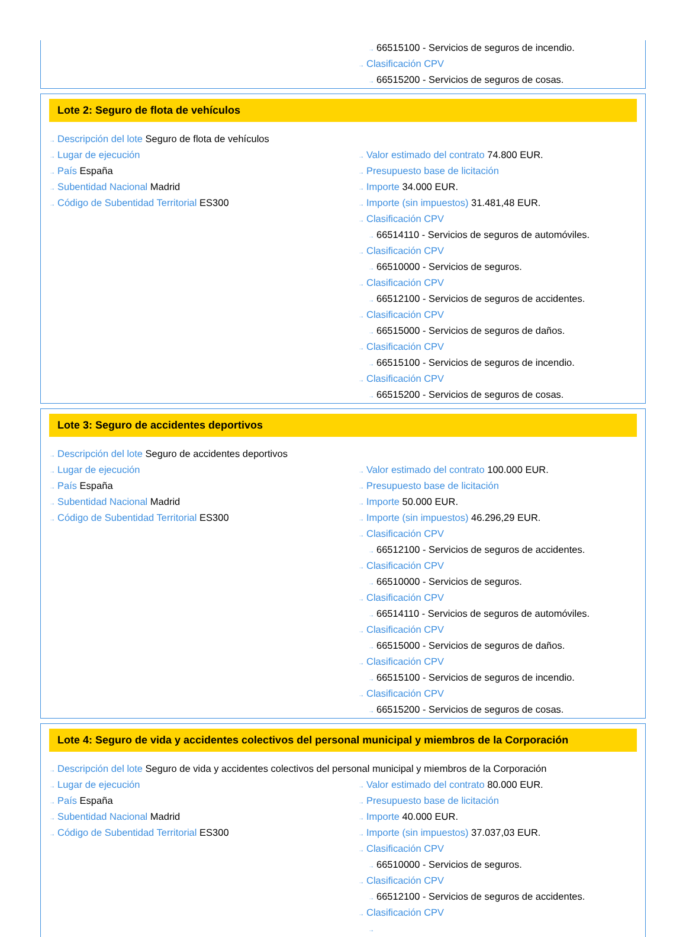→ 66515100 - Servicios de seguros de incendio.
→ Clasificación CPV
→ 66515200 - Servicios de seguros de cosas.
Lote 2: Seguro de flota de vehículos
→ Descripción del lote Seguro de flota de vehículos
→ Lugar de ejecución
→ País España
→ Subentidad Nacional Madrid
→ Código de Subentidad Territorial ES300
→ Valor estimado del contrato 74.800 EUR.
→ Presupuesto base de licitación
→ Importe 34.000 EUR.
→ Importe (sin impuestos) 31.481,48 EUR.
→ Clasificación CPV
→ 66514110 - Servicios de seguros de automóviles.
→ Clasificación CPV
→ 66510000 - Servicios de seguros.
→ Clasificación CPV
→ 66512100 - Servicios de seguros de accidentes.
→ Clasificación CPV
→ 66515000 - Servicios de seguros de daños.
→ Clasificación CPV
→ 66515100 - Servicios de seguros de incendio.
→ Clasificación CPV
→ 66515200 - Servicios de seguros de cosas.
Lote 3: Seguro de accidentes deportivos
→ Descripción del lote Seguro de accidentes deportivos
→ Lugar de ejecución
→ País España
→ Subentidad Nacional Madrid
→ Código de Subentidad Territorial ES300
→ Valor estimado del contrato 100.000 EUR.
→ Presupuesto base de licitación
→ Importe 50.000 EUR.
→ Importe (sin impuestos) 46.296,29 EUR.
→ Clasificación CPV
→ 66512100 - Servicios de seguros de accidentes.
→ Clasificación CPV
→ 66510000 - Servicios de seguros.
→ Clasificación CPV
→ 66514110 - Servicios de seguros de automóviles.
→ Clasificación CPV
→ 66515000 - Servicios de seguros de daños.
→ Clasificación CPV
→ 66515100 - Servicios de seguros de incendio.
→ Clasificación CPV
→ 66515200 - Servicios de seguros de cosas.
Lote 4: Seguro de vida y accidentes colectivos del personal municipal y miembros de la Corporación
→ Descripción del lote Seguro de vida y accidentes colectivos del personal municipal y miembros de la Corporación
→ Lugar de ejecución
→ País España
→ Subentidad Nacional Madrid
→ Código de Subentidad Territorial ES300
→ Valor estimado del contrato 80.000 EUR.
→ Presupuesto base de licitación
→ Importe 40.000 EUR.
→ Importe (sin impuestos) 37.037,03 EUR.
→ Clasificación CPV
→ 66510000 - Servicios de seguros.
→ Clasificación CPV
→ 66512100 - Servicios de seguros de accidentes.
→ Clasificación CPV
→